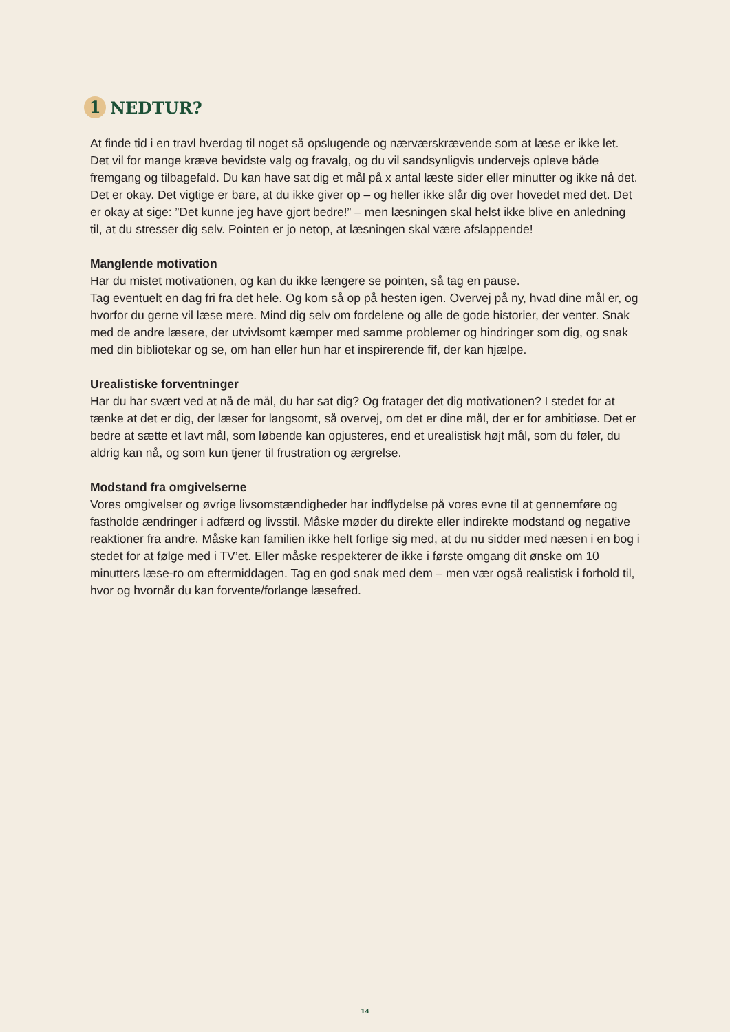1 NEDTUR?
At finde tid i en travl hverdag til noget så opslugende og nærværskrævende som at læse er ikke let. Det vil for mange kræve bevidste valg og fravalg, og du vil sandsynligvis undervejs opleve både fremgang og tilbagefald. Du kan have sat dig et mål på x antal læste sider eller minutter og ikke nå det. Det er okay. Det vigtige er bare, at du ikke giver op – og heller ikke slår dig over hovedet med det. Det er okay at sige: ”Det kunne jeg have gjort bedre!” – men læsningen skal helst ikke blive en anledning til, at du stresser dig selv. Pointen er jo netop, at læsningen skal være afslappende!
Manglende motivation
Har du mistet motivationen, og kan du ikke længere se pointen, så tag en pause.
Tag eventuelt en dag fri fra det hele. Og kom så op på hesten igen. Overvej på ny, hvad dine mål er, og hvorfor du gerne vil læse mere. Mind dig selv om fordelene og alle de gode histori­er, der venter. Snak med de andre læsere, der utvivlsomt kæmper med samme problemer og hindringer som dig, og snak med din bibliotekar og se, om han eller hun har et inspirerende fif, der kan hjælpe.
Urealistiske forventninger
Har du har svært ved at nå de mål, du har sat dig? Og fratager det dig motivationen? I stedet for at tænke at det er dig, der læser for langsomt, så overvej, om det er dine mål, der er for ambitiøse. Det er bedre at sætte et lavt mål, som løbende kan opjusteres, end et urealistisk højt mål, som du føler, du aldrig kan nå, og som kun tjener til frustration og ærgrelse.
Modstand fra omgivelserne
Vores omgivelser og øvrige livsomstændigheder har indflydelse på vores evne til at gen­nemføre og fastholde ændringer i adfærd og livsstil. Måske møder du direkte eller indirekte modstand og negative reaktioner fra andre. Måske kan familien ikke helt forlige sig med, at du nu sidder med næsen i en bog i stedet for at følge med i TV’et. Eller måske respekterer de ikke i første omgang dit ønske om 10 minutters læse-ro om eftermiddagen. Tag en god snak med dem – men vær også realistisk i forhold til, hvor og hvornår du kan forvente/forlange læsefred.
14